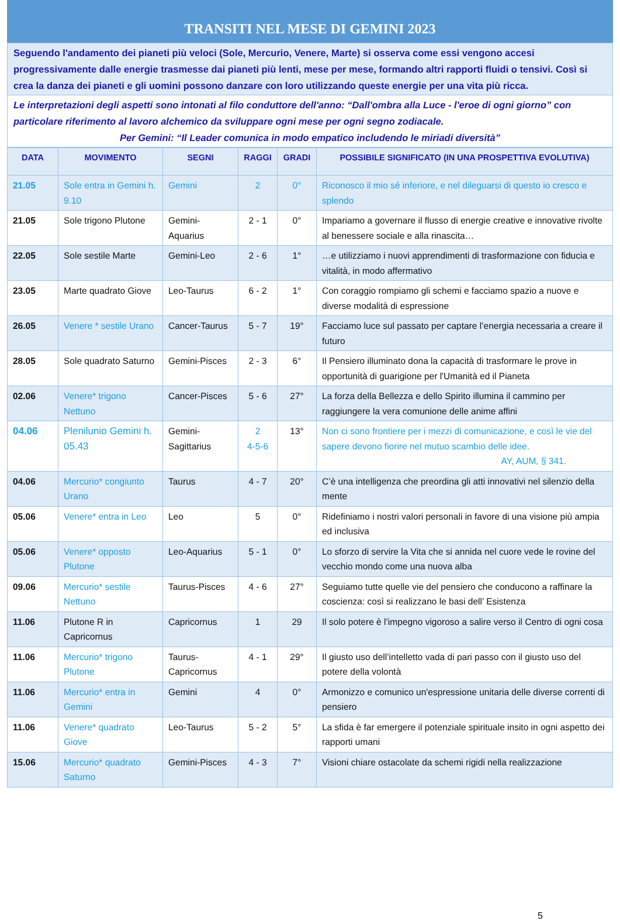TRANSITI NEL MESE DI GEMINI 2023
Seguendo l'andamento dei pianeti più veloci (Sole, Mercurio, Venere, Marte) si osserva come essi vengono accesi progressivamente dalle energie trasmesse dai pianeti più lenti, mese per mese, formando altri rapporti fluidi o tensivi. Così si crea la danza dei pianeti e gli uomini possono danzare con loro utilizzando queste energie per una vita più ricca.
Le interpretazioni degli aspetti sono intonati al filo conduttore dell'anno: “Dall'ombra alla Luce - l'eroe di ogni giorno” con particolare riferimento al lavoro alchemico da sviluppare ogni mese per ogni segno zodiacale.
Per Gemini: “Il Leader comunica in modo empatico includendo le miriadi diversità”
| DATA | MOVIMENTO | SEGNI | RAGGI | GRADI | POSSIBILE SIGNIFICATO (IN UNA PROSPETTIVA EVOLUTIVA) |
| --- | --- | --- | --- | --- | --- |
| 21.05 | Sole entra in Gemini h. 9.10 | Gemini | 2 | 0° | Riconosco il mio sé inferiore, e nel dileguarsi di questo io cresco e splendo |
| 21.05 | Sole trigono Plutone | Gemini-Aquarius | 2 - 1 | 0° | Impariamo a governare il flusso di energie creative e innovative rivolte al benessere sociale e alla rinascita… |
| 22.05 | Sole sestile Marte | Gemini-Leo | 2 - 6 | 1° | …e utilizziamo i nuovi apprendimenti di trasformazione con fiducia e vitalità, in modo affermativo |
| 23.05 | Marte quadrato Giove | Leo-Taurus | 6 - 2 | 1° | Con coraggio rompiamo gli schemi e facciamo spazio a nuove e diverse modalità di espressione |
| 26.05 | Venere * sestile Urano | Cancer-Taurus | 5 - 7 | 19° | Facciamo luce sul passato per captare l’energia necessaria a creare il futuro |
| 28.05 | Sole quadrato Saturno | Gemini-Pisces | 2 - 3 | 6° | Il Pensiero illuminato dona la capacità di trasformare le prove in opportunità di guarigione per l'Umanità ed il Pianeta |
| 02.06 | Venere* trigono Nettuno | Cancer-Pisces | 5 - 6 | 27° | La forza della Bellezza e dello Spirito illumina il cammino per raggiungere la vera comunione delle anime affini |
| 04.06 | Plenilunio Gemini h. 05.43 | Gemini-Sagittarius | 2 4-5-6 | 13° | Non ci sono frontiere per i mezzi di comunicazione, e così le vie del sapere devono fiorire nel mutuo scambio delle idee. AY, AUM, § 341. |
| 04.06 | Mercurio* congiunto Urano | Taurus | 4 - 7 | 20° | C’è una intelligenza che preordina gli atti innovativi nel silenzio della mente |
| 05.06 | Venere* entra in Leo | Leo | 5 | 0° | Ridefiniamo i nostri valori personali in favore di una visione più ampia ed inclusiva |
| 05.06 | Venere* opposto Plutone | Leo-Aquarius | 5 - 1 | 0° | Lo sforzo di servire la Vita che si annida nel cuore vede le rovine del vecchio mondo come una nuova alba |
| 09.06 | Mercurio* sestile Nettuno | Taurus-Pisces | 4 - 6 | 27° | Seguiamo tutte quelle vie del pensiero che conducono a raffinare la coscienza: così si realizzano le basi dell’ Esistenza |
| 11.06 | Plutone R in Capricornus | Capricornus | 1 | 29 | Il solo potere è l’impegno vigoroso a salire verso il Centro di ogni cosa |
| 11.06 | Mercurio* trigono Plutone | Taurus-Capricornus | 4 - 1 | 29° | Il giusto uso dell’intelletto vada di pari passo con il giusto uso del potere della volontà |
| 11.06 | Mercurio* entra in Gemini | Gemini | 4 | 0° | Armonizzo e comunico un'espressione unitaria delle diverse correnti di pensiero |
| 11.06 | Venere* quadrato Giove | Leo-Taurus | 5 - 2 | 5° | La sfida è far emergere il potenziale spirituale insito in ogni aspetto dei rapporti umani |
| 15.06 | Mercurio* quadrato Saturno | Gemini-Pisces | 4 - 3 | 7° | Visioni chiare ostacolate da schemi rigidi nella realizzazione |
5